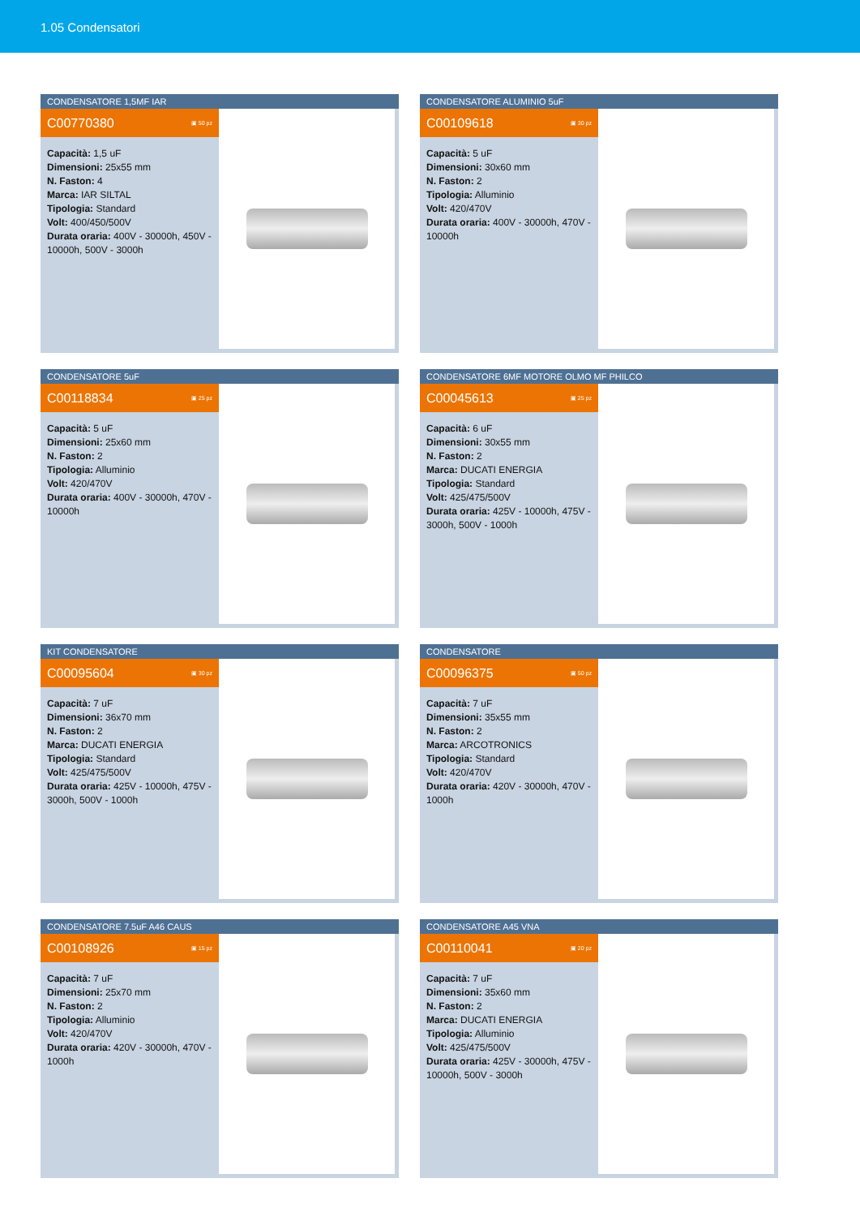1.05 Condensatori
CONDENSATORE 1,5MF IAR
C00770380 ▣ 50 pz
Capacità: 1,5 uF
Dimensioni: 25x55 mm
N. Faston: 4
Marca: IAR SILTAL
Tipologia: Standard
Volt: 400/450/500V
Durata oraria: 400V - 30000h, 450V - 10000h, 500V - 3000h
CONDENSATORE ALUMINIO 5uF
C00109618 ▣ 30 pz
Capacità: 5 uF
Dimensioni: 30x60 mm
N. Faston: 2
Tipologia: Alluminio
Volt: 420/470V
Durata oraria: 400V - 30000h, 470V - 10000h
CONDENSATORE 5uF
C00118834 ▣ 25 pz
Capacità: 5 uF
Dimensioni: 25x60 mm
N. Faston: 2
Tipologia: Alluminio
Volt: 420/470V
Durata oraria: 400V - 30000h, 470V - 10000h
CONDENSATORE 6MF MOTORE OLMO MF PHILCO
C00045613 ▣ 25 pz
Capacità: 6 uF
Dimensioni: 30x55 mm
N. Faston: 2
Marca: DUCATI ENERGIA
Tipologia: Standard
Volt: 425/475/500V
Durata oraria: 425V - 10000h, 475V - 3000h, 500V - 1000h
KIT CONDENSATORE
C00095604 ▣ 30 pz
Capacità: 7 uF
Dimensioni: 36x70 mm
N. Faston: 2
Marca: DUCATI ENERGIA
Tipologia: Standard
Volt: 425/475/500V
Durata oraria: 425V - 10000h, 475V - 3000h, 500V - 1000h
CONDENSATORE
C00096375 ▣ 50 pz
Capacità: 7 uF
Dimensioni: 35x55 mm
N. Faston: 2
Marca: ARCOTRONICS
Tipologia: Standard
Volt: 420/470V
Durata oraria: 420V - 30000h, 470V - 1000h
CONDENSATORE 7.5uF A46 CAUS
C00108926 ▣ 15 pz
Capacità: 7 uF
Dimensioni: 25x70 mm
N. Faston: 2
Tipologia: Alluminio
Volt: 420/470V
Durata oraria: 420V - 30000h, 470V - 1000h
CONDENSATORE A45 VNA
C00110041 ▣ 20 pz
Capacità: 7 uF
Dimensioni: 35x60 mm
N. Faston: 2
Marca: DUCATI ENERGIA
Tipologia: Alluminio
Volt: 425/475/500V
Durata oraria: 425V - 30000h, 475V - 10000h, 500V - 3000h